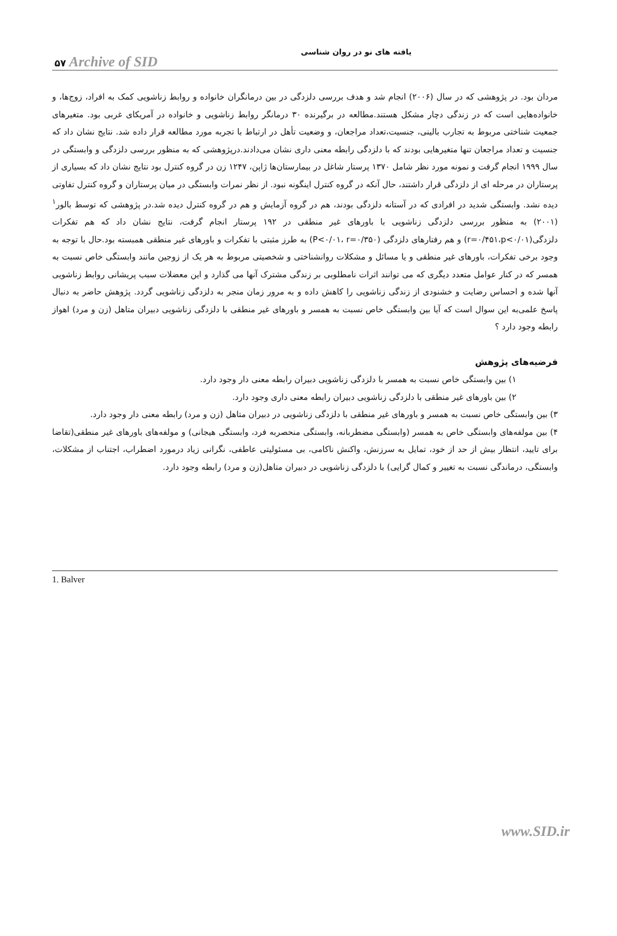۵۷ Archive of SID
یافته های نو در روان شناسی
مردان بود. در پژوهشی که در سال (۲۰۰۶) انجام شد و هدف بررسی دلزدگی در بین درمانگران خانواده و روابط زناشویی کمک به افراد، زوج‌ها، و خانواده‌هایی است که در زندگی دچار مشکل هستند.مطالعه در برگیرنده ۳۰ درمانگر روابط زناشویی و خانواده در آمریکای غربی بود. متغیرهای جمعیت شناختی مربوط به تجارب بالینی، جنسیت،تعداد مراجعان، و وضعیت تأهل در ارتباط با تجربه مورد مطالعه قرار داده شد. نتایج نشان داد که جنسیت و تعداد مراجعان تنها متغیرهایی بودند که با دلزدگی رابطه معنی داری نشان می‌دادند.درپژوهشی که به منظور بررسی دلزدگی و وابستگی در سال ۱۹۹۹ انجام گرفت و نمونه مورد نظر شامل ۱۳۷۰ پرستار شاغل در بیمارستان‌ها ژاپن، ۱۲۴۷ زن در گروه کنترل بود نتایج نشان داد که بسیاری از پرستاران در مرحله ای از دلزدگی قرار داشتند، حال آنکه در گروه کنترل اینگونه نبود. از نظر نمرات وابستگی در میان پرستاران و گروه کنترل تفاوتی دیده نشد. وابستگی شدید در افرادی که در آستانه دلزدگی بودند، هم در گروه آزمایش و هم در گروه کنترل دیده شد.در پژوهشی که توسط بالور<sup>۱</sup> (۲۰۰۱) به منظور بررسی دلزدگی زناشویی با باورهای غیر منطقی در ۱۹۲ پرستار انجام گرفت، نتایج نشان داد که هم تفکرات دلزدگی(r=۰/۴۵۱،p<۰/۰۱) و هم رفتارهای دلزدگی (P<۰/۰۱، r=۰/۳۵۰) به طرز مثبتی با تفکرات و باورهای غیر منطقی همبسته بود.حال با توجه به وجود برخی تفکرات، باورهای غیر منطقی و یا مسائل و مشکلات روانشناختی و شخصیتی مربوط به هر یک از زوجین مانند وابستگی خاص نسبت به همسر که در کنار عوامل متعدد دیگری که می توانند اثرات نامطلوبی بر زندگی مشترک آنها می گذارد و این معضلات سبب پریشانی روابط زناشویی آنها شده و احساس رضایت و خشنودی از زندگی زناشویی را کاهش داده و به مرور زمان منجر به دلزدگی زناشویی گردد. پژوهش حاضر به دنبال پاسخ علمی‌به این سوال است که آیا بین وابستگی خاص نسبت به همسر و باورهای غیر منطقی با دلزدگی زناشویی دبیران متاهل (زن و مرد) اهواز رابطه وجود دارد ؟
فرضیه‌های پژوهش
۱) بین وابستگی خاص نسبت به همسر با دلزدگی زناشویی دبیران رابطه معنی دار وجود دارد.
۲) بین باورهای غیر منطقی با دلزدگی زناشویی دبیران رابطه معنی داری وجود دارد.
۳) بین وابستگی خاص نسبت به همسر و باورهای غیر منطقی با دلزدگی زناشویی در دبیران متاهل (زن و مرد) رابطه معنی دار وجود دارد.
۴) بین مولفه‌های وابستگی خاص به همسر (وابستگی مضطربانه، وابستگی منحصربه فرد، وابستگی هیجانی) و مولفه‌های باورهای غیر منطقی(تقاضا برای تایید، انتظار بیش از حد از خود، تمایل به سرزنش، واکنش ناکامی، بی مسئولیتی عاطفی، نگرانی زیاد درمورد اضطراب، اجتناب از مشکلات، وابستگی، درماندگی نسبت به تغییر و کمال گرایی) با دلزدگی زناشویی در دبیران متاهل(زن و مرد) رابطه وجود دارد.
1. Balver
www.SID.ir